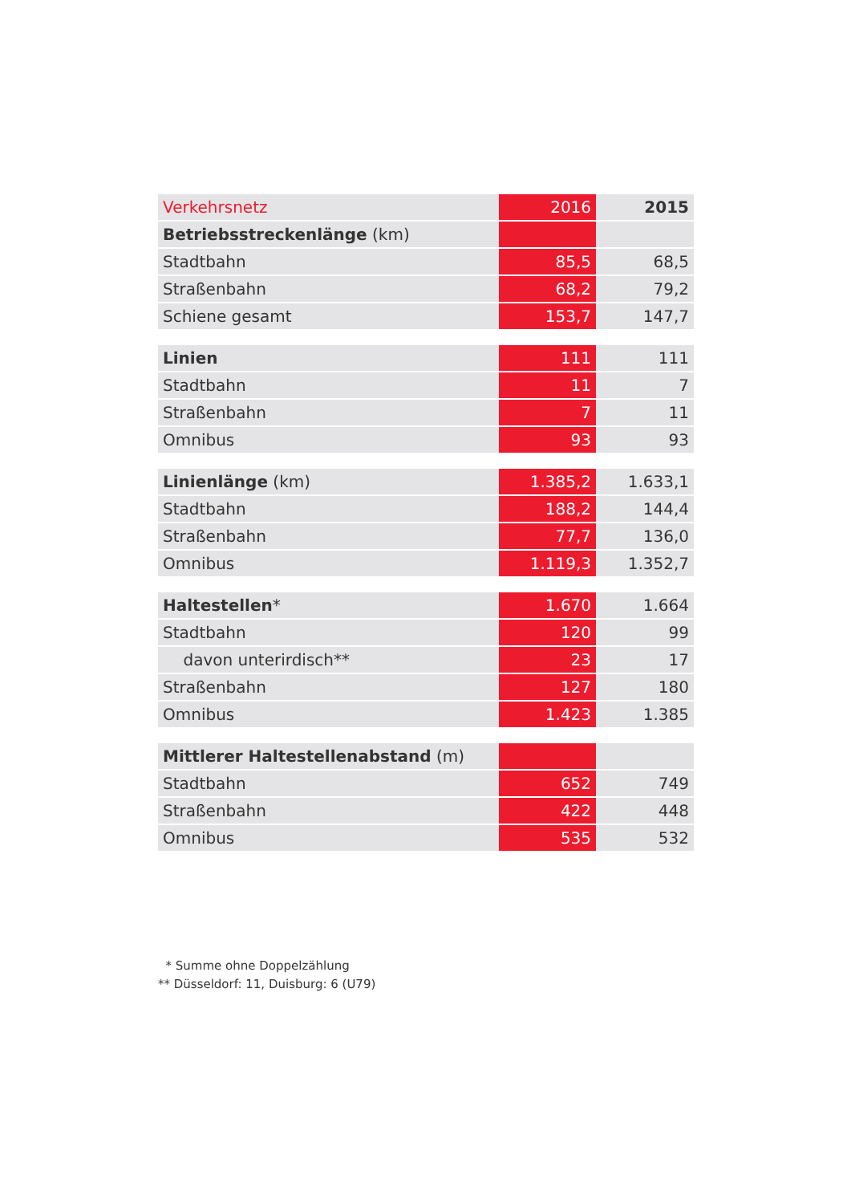| Verkehrsnetz | 2016 | 2015 |
| Betriebsstreckenlänge (km) | | |
| Stadtbahn | 85,5 | 68,5 |
| Straßenbahn | 68,2 | 79,2 |
| Schiene gesamt | 153,7 | 147,7 |
| Linien | 111 | 111 |
| Stadtbahn | 11 | 7 |
| Straßenbahn | 7 | 11 |
| Omnibus | 93 | 93 |
| Linienlänge (km) | 1.385,2 | 1.633,1 |
| Stadtbahn | 188,2 | 144,4 |
| Straßenbahn | 77,7 | 136,0 |
| Omnibus | 1.119,3 | 1.352,7 |
| Haltestellen * | 1.670 | 1.664 |
| Stadtbahn | 120 | 99 |
| davon unterirdisch** | 23 | 17 |
| Straßenbahn | 127 | 180 |
| Omnibus | 1.423 | 1.385 |
| Mittlerer Haltestellenabstand (m) | | |
| Stadtbahn | 652 | 749 |
| Straßenbahn | 422 | 448 |
| Omnibus | 535 | 532 |
* Summe ohne Doppelzählung
** Düsseldorf: 11, Duisburg: 6 (U79)